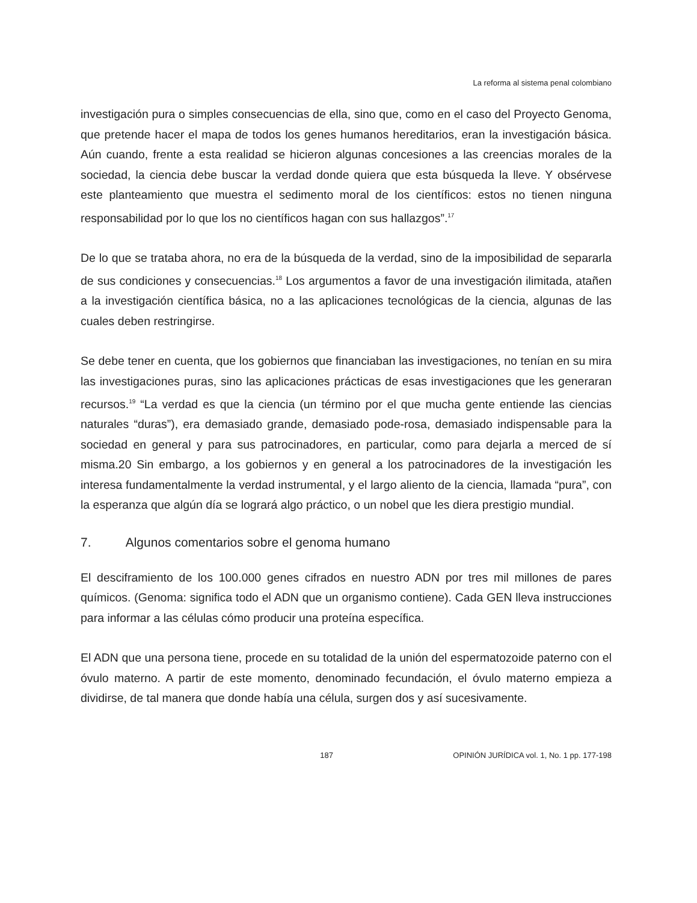La reforma al sistema penal colombiano
investigación pura o simples consecuencias de ella, sino que, como en el caso del Proyecto Genoma, que pretende hacer el mapa de todos los genes humanos hereditarios, eran la investigación básica. Aún cuando, frente a esta realidad se hicieron algunas concesiones a las creencias morales de la sociedad, la ciencia debe buscar la verdad donde quiera que esta búsqueda la lleve. Y obsérvese este planteamiento que muestra el sedimento moral de los científicos: estos no tienen ninguna responsabilidad por lo que los no científicos hagan con sus hallazgos”.<sup>17</sup>
De lo que se trataba ahora, no era de la búsqueda de la verdad, sino de la imposibilidad de separarla de sus condiciones y consecuencias.<sup>18</sup> Los argumentos a favor de una investigación ilimitada, atañen a la investigación científica básica, no a las aplicaciones tecnológicas de la ciencia, algunas de las cuales deben restringirse.
Se debe tener en cuenta, que los gobiernos que financiaban las investigaciones, no tenían en su mira las investigaciones puras, sino las aplicaciones prácticas de esas investigaciones que les generaran recursos.<sup>19</sup> “La verdad es que la ciencia (un término por el que mucha gente entiende las ciencias naturales “duras”), era demasiado grande, demasiado pode-rosa, demasiado indispensable para la sociedad en general y para sus patrocinadores, en particular, como para dejarla a merced de sí misma.20 Sin embargo, a los gobiernos y en general a los patrocinadores de la investigación les interesa fundamentalmente la verdad instrumental, y el largo aliento de la ciencia, llamada “pura”, con la esperanza que algún día se logrará algo práctico, o un nobel que les diera prestigio mundial.
7. Algunos comentarios sobre el genoma humano
El desciframiento de los 100.000 genes cifrados en nuestro ADN por tres mil millones de pares químicos. (Genoma: significa todo el ADN que un organismo contiene). Cada GEN lleva instrucciones para informar a las células cómo producir una proteína específica.
El ADN que una persona tiene, procede en su totalidad de la unión del espermatozoide paterno con el óvulo materno. A partir de este momento, denominado fecundación, el óvulo materno empieza a dividirse, de tal manera que donde había una célula, surgen dos y así sucesivamente.
187 OPINIÓN JURÍDICA vol. 1, No. 1 pp. 177-198